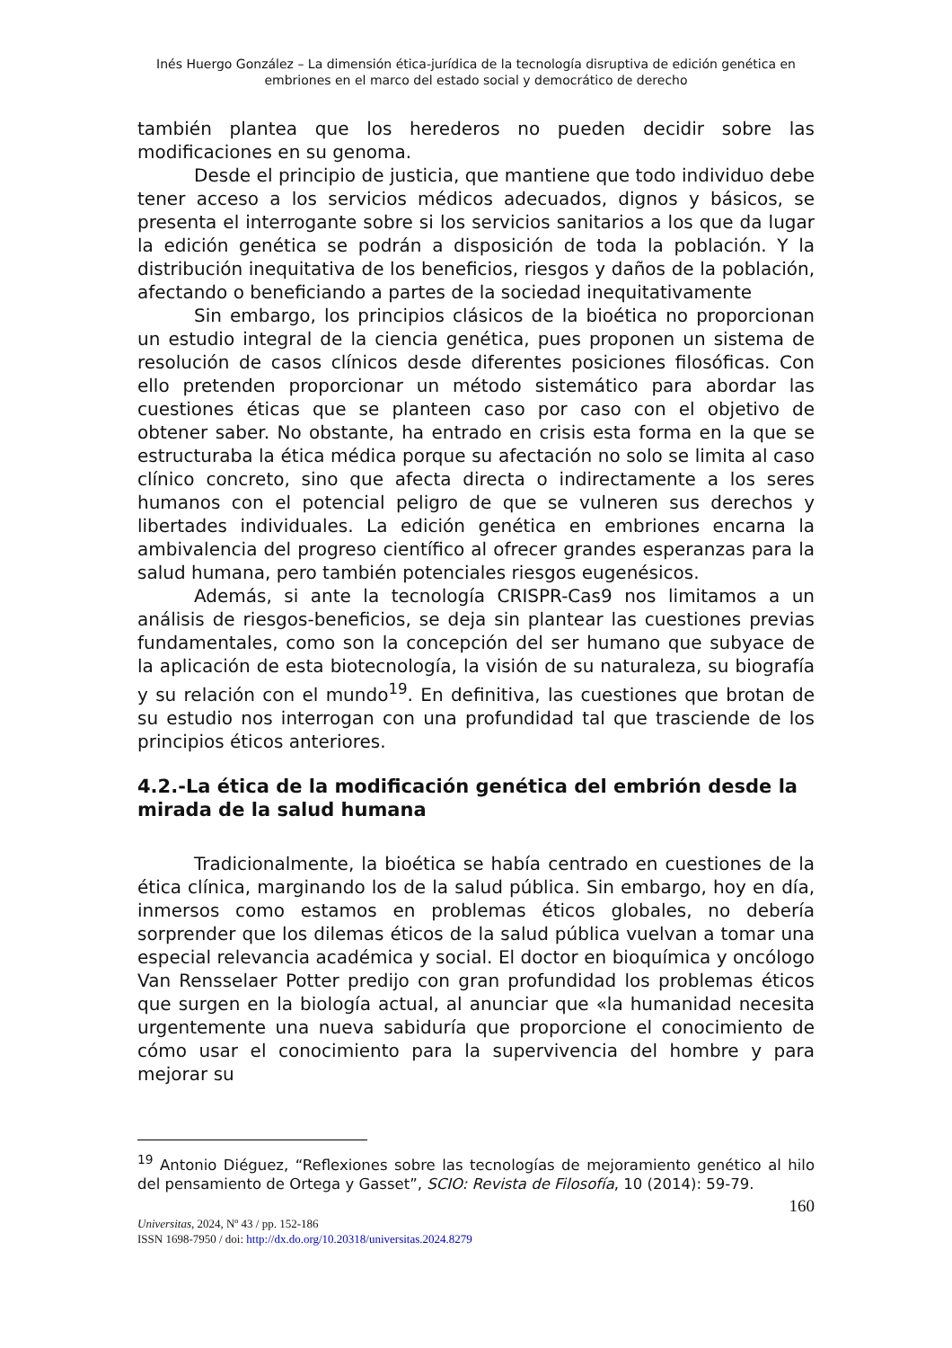Inés Huergo González – La dimensión ética-jurídica de la tecnología disruptiva de edición genética en
embriones en el marco del estado social y democrático de derecho
también plantea que los herederos no pueden decidir sobre las modificaciones en su genoma.
Desde el principio de justicia, que mantiene que todo individuo debe tener acceso a los servicios médicos adecuados, dignos y básicos, se presenta el interrogante sobre si los servicios sanitarios a los que da lugar la edición genética se podrán a disposición de toda la población. Y la distribución inequitativa de los beneficios, riesgos y daños de la población, afectando o beneficiando a partes de la sociedad inequitativamente
Sin embargo, los principios clásicos de la bioética no proporcionan un estudio integral de la ciencia genética, pues proponen un sistema de resolución de casos clínicos desde diferentes posiciones filosóficas. Con ello pretenden proporcionar un método sistemático para abordar las cuestiones éticas que se planteen caso por caso con el objetivo de obtener saber. No obstante, ha entrado en crisis esta forma en la que se estructuraba la ética médica porque su afectación no solo se limita al caso clínico concreto, sino que afecta directa o indirectamente a los seres humanos con el potencial peligro de que se vulneren sus derechos y libertades individuales. La edición genética en embriones encarna la ambivalencia del progreso científico al ofrecer grandes esperanzas para la salud humana, pero también potenciales riesgos eugenésicos.
Además, si ante la tecnología CRISPR-Cas9 nos limitamos a un análisis de riesgos-beneficios, se deja sin plantear las cuestiones previas fundamentales, como son la concepción del ser humano que subyace de la aplicación de esta biotecnología, la visión de su naturaleza, su biografía y su relación con el mundo<sup>19</sup>. En definitiva, las cuestiones que brotan de su estudio nos interrogan con una profundidad tal que trasciende de los principios éticos anteriores.
4.2.-La ética de la modificación genética del embrión desde la mirada de la salud humana
Tradicionalmente, la bioética se había centrado en cuestiones de la ética clínica, marginando los de la salud pública. Sin embargo, hoy en día, inmersos como estamos en problemas éticos globales, no debería sorprender que los dilemas éticos de la salud pública vuelvan a tomar una especial relevancia académica y social. El doctor en bioquímica y oncólogo Van Rensselaer Potter predijo con gran profundidad los problemas éticos que surgen en la biología actual, al anunciar que «la humanidad necesita urgentemente una nueva sabiduría que proporcione el conocimiento de cómo usar el conocimiento para la supervivencia del hombre y para mejorar su
<sup>19</sup> Antonio Diéguez, “Reflexiones sobre las tecnologías de mejoramiento genético al hilo del pensamiento de Ortega y Gasset”, SCIO: Revista de Filosofía, 10 (2014): 59-79.
160
Universitas, 2024, Nº 43 / pp. 152-186
ISSN 1698-7950 / doi: http://dx.do.org/10.20318/universitas.2024.8279